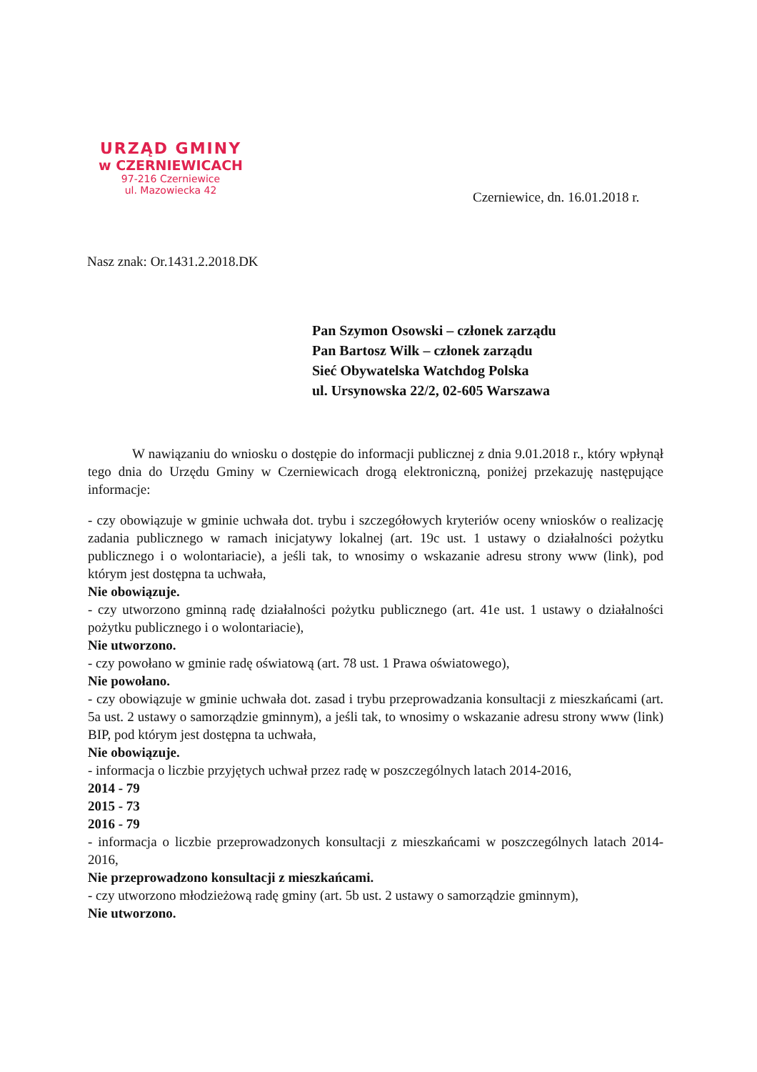URZĄD GMINY
w CZERNIEWICACH
97-216 Czerniewice
ul. Mazowiecka 42
Czerniewice, dn. 16.01.2018 r.
Nasz znak: Or.1431.2.2018.DK
Pan Szymon Osowski – członek zarządu
Pan Bartosz Wilk – członek zarządu
Sieć Obywatelska Watchdog Polska
ul. Ursynowska 22/2, 02-605 Warszawa
W nawiązaniu do wniosku o dostępie do informacji publicznej z dnia 9.01.2018 r., który wpłynął tego dnia do Urzędu Gminy w Czerniewicach drogą elektroniczną, poniżej przekazuję następujące informacje:
- czy obowiązuje w gminie uchwała dot. trybu i szczegółowych kryteriów oceny wniosków o realizację zadania publicznego w ramach inicjatywy lokalnej (art. 19c ust. 1 ustawy o działalności pożytku publicznego i o wolontariacie), a jeśli tak, to wnosimy o wskazanie adresu strony www (link), pod którym jest dostępna ta uchwała,
Nie obowiązuje.
- czy utworzono gminną radę działalności pożytku publicznego (art. 41e ust. 1 ustawy o działalności pożytku publicznego i o wolontariacie),
Nie utworzono.
- czy powołano w gminie radę oświatową (art. 78 ust. 1 Prawa oświatowego),
Nie powołano.
- czy obowiązuje w gminie uchwała dot. zasad i trybu przeprowadzania konsultacji z mieszkańcami (art. 5a ust. 2 ustawy o samorządzie gminnym), a jeśli tak, to wnosimy o wskazanie adresu strony www (link) BIP, pod którym jest dostępna ta uchwała,
Nie obowiązuje.
- informacja o liczbie przyjętych uchwał przez radę w poszczególnych latach 2014-2016,
2014 - 79
2015 - 73
2016 - 79
- informacja o liczbie przeprowadzonych konsultacji z mieszkańcami w poszczególnych latach 2014-2016,
Nie przeprowadzono konsultacji z mieszkańcami.
- czy utworzono młodzieżową radę gminy (art. 5b ust. 2 ustawy o samorządzie gminnym),
Nie utworzono.